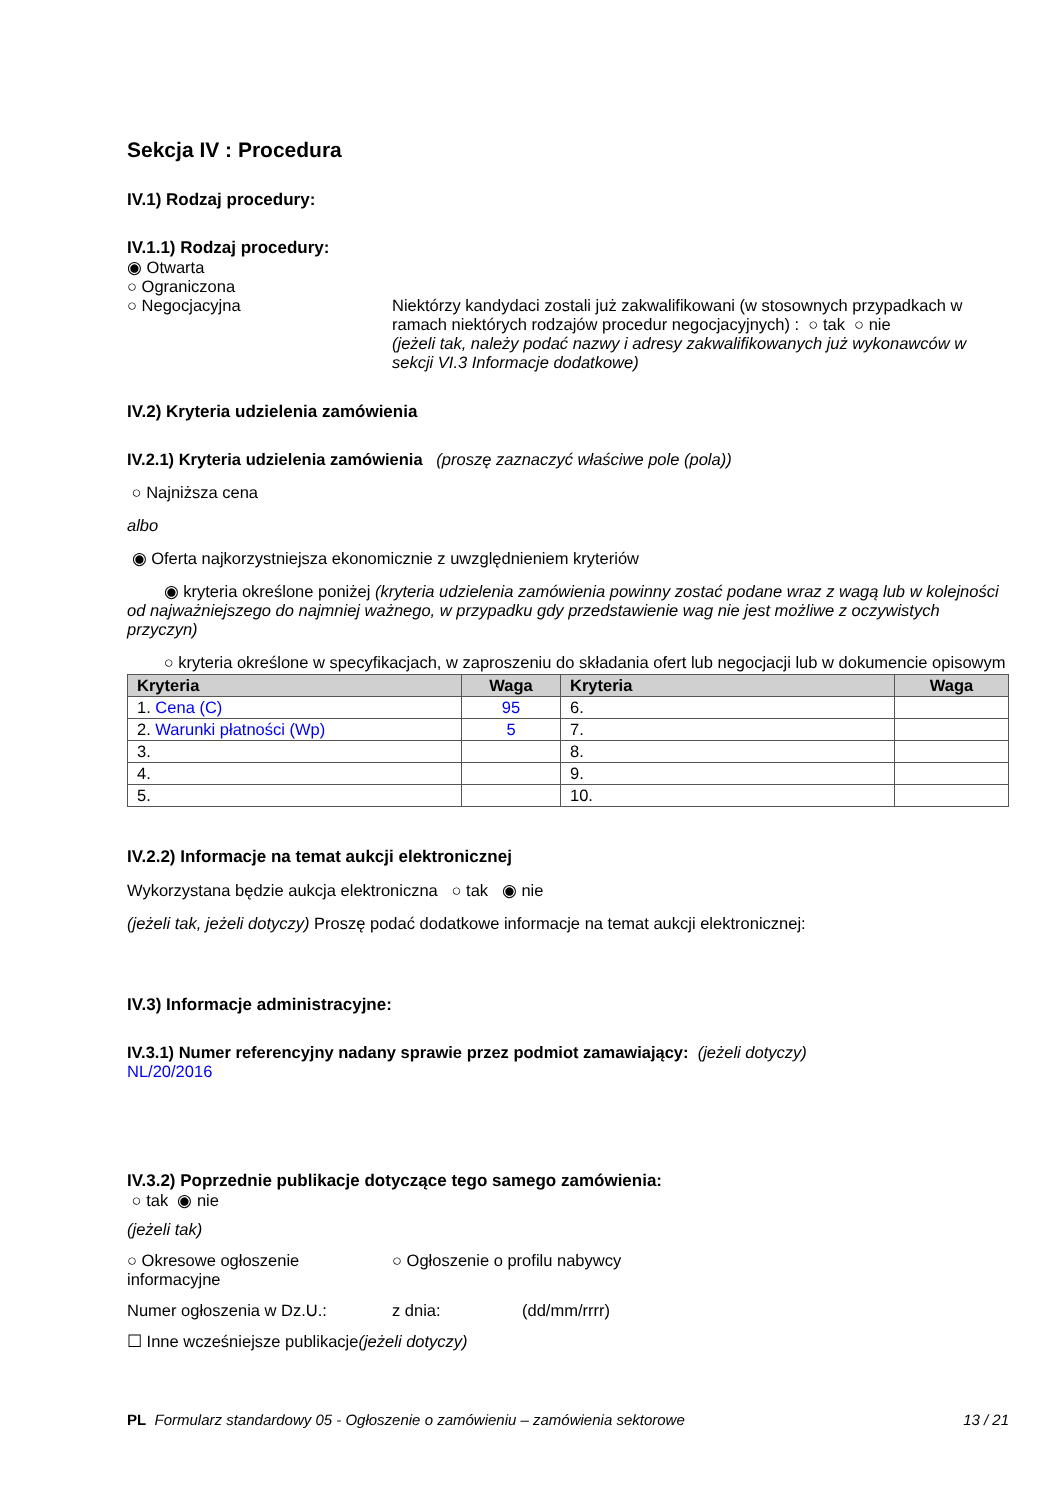Sekcja IV : Procedura
IV.1) Rodzaj procedury:
IV.1.1) Rodzaj procedury:
◉ Otwarta
○ Ograniczona
○ Negocjacyjna Niektórzy kandydaci zostali już zakwalifikowani (w stosownych przypadkach w ramach niektórych rodzajów procedur negocjacyjnych) : ○ tak ○ nie
(jeżeli tak, należy podać nazwy i adresy zakwalifikowanych już wykonawców w sekcji VI.3 Informacje dodatkowe)
IV.2) Kryteria udzielenia zamówienia
IV.2.1) Kryteria udzielenia zamówienia (proszę zaznaczyć właściwe pole (pola))
○ Najniższa cena
albo
◉ Oferta najkorzystniejsza ekonomicznie z uwzględnieniem kryteriów
◉ kryteria określone poniżej (kryteria udzielenia zamówienia powinny zostać podane wraz z wagą lub w kolejności od najważniejszego do najmniej ważnego, w przypadku gdy przedstawienie wag nie jest możliwe z oczywistych przyczyn)
○ kryteria określone w specyfikacjach, w zaproszeniu do składania ofert lub negocjacji lub w dokumencie opisowym
| Kryteria | Waga | Kryteria | Waga |
| --- | --- | --- | --- |
| 1. Cena (C) | 95 | 6. | |
| 2. Warunki płatności (Wp) | 5 | 7. | |
| 3. | | 8. | |
| 4. | | 9. | |
| 5. | | 10. | |
IV.2.2) Informacje na temat aukcji elektronicznej
Wykorzystana będzie aukcja elektroniczna ○ tak ◉ nie
(jeżeli tak, jeżeli dotyczy) Proszę podać dodatkowe informacje na temat aukcji elektronicznej:
IV.3) Informacje administracyjne:
IV.3.1) Numer referencyjny nadany sprawie przez podmiot zamawiający: (jeżeli dotyczy)
NL/20/2016
IV.3.2) Poprzednie publikacje dotyczące tego samego zamówienia:
○ tak ◉ nie
(jeżeli tak)
○ Okresowe ogłoszenie informacyjne
○ Ogłoszenie o profilu nabywcy
Numer ogłoszenia w Dz.U.: z dnia: (dd/mm/rrrr)
☐ Inne wcześniejsze publikacje(jeżeli dotyczy)
PL Formularz standardowy 05 - Ogłoszenie o zamówieniu – zamówienia sektorowe 13 / 21